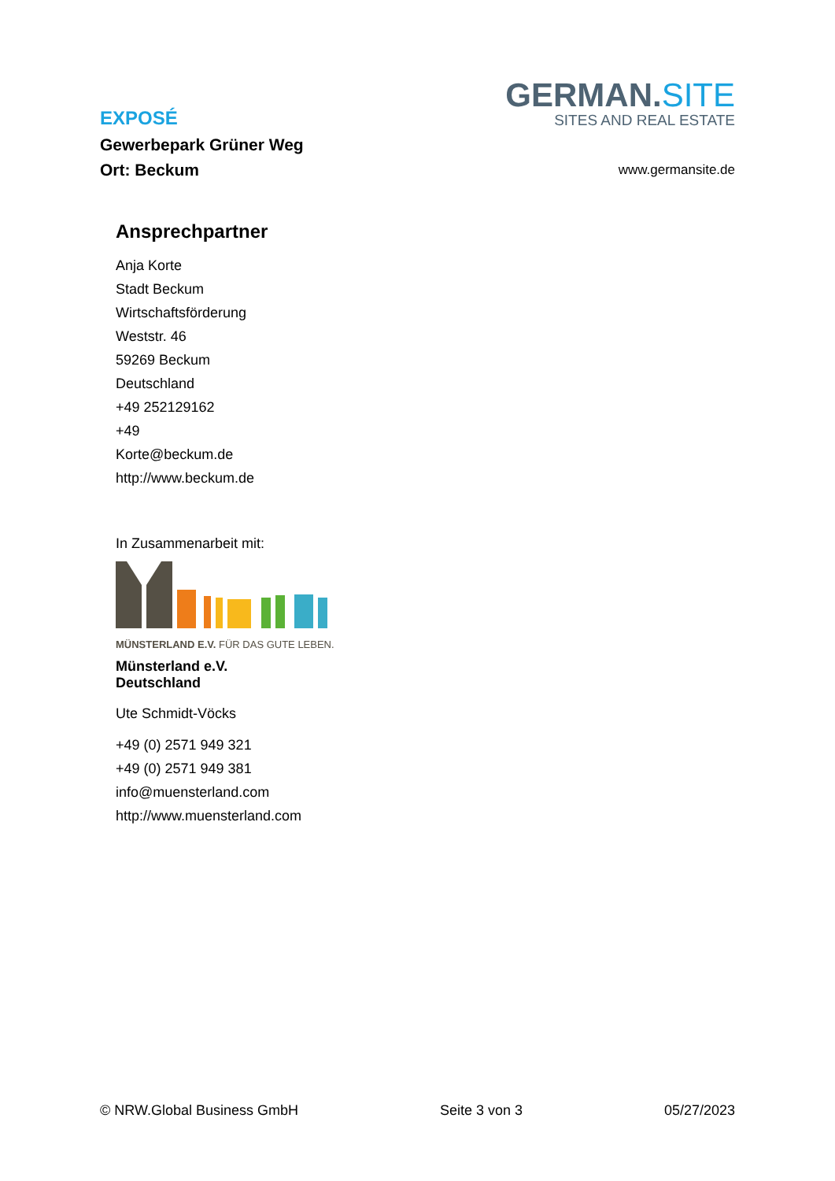EXPOSÉ
Gewerbepark Grüner Weg
Ort: Beckum
GERMAN.SITE
SITES AND REAL ESTATE
www.germansite.de
Ansprechpartner
Anja Korte
Stadt Beckum
Wirtschaftsförderung
Weststr. 46
59269 Beckum
Deutschland
+49 252129162
+49
Korte@beckum.de
http://www.beckum.de
In Zusammenarbeit mit:
MÜNSTERLAND E.V. FÜR DAS GUTE LEBEN.
Münsterland e.V.
Deutschland
Ute Schmidt-Vöcks
+49 (0) 2571 949 321
+49 (0) 2571 949 381
info@muensterland.com
http://www.muensterland.com
© NRW.Global Business GmbH Seite 3 von 3 05/27/2023